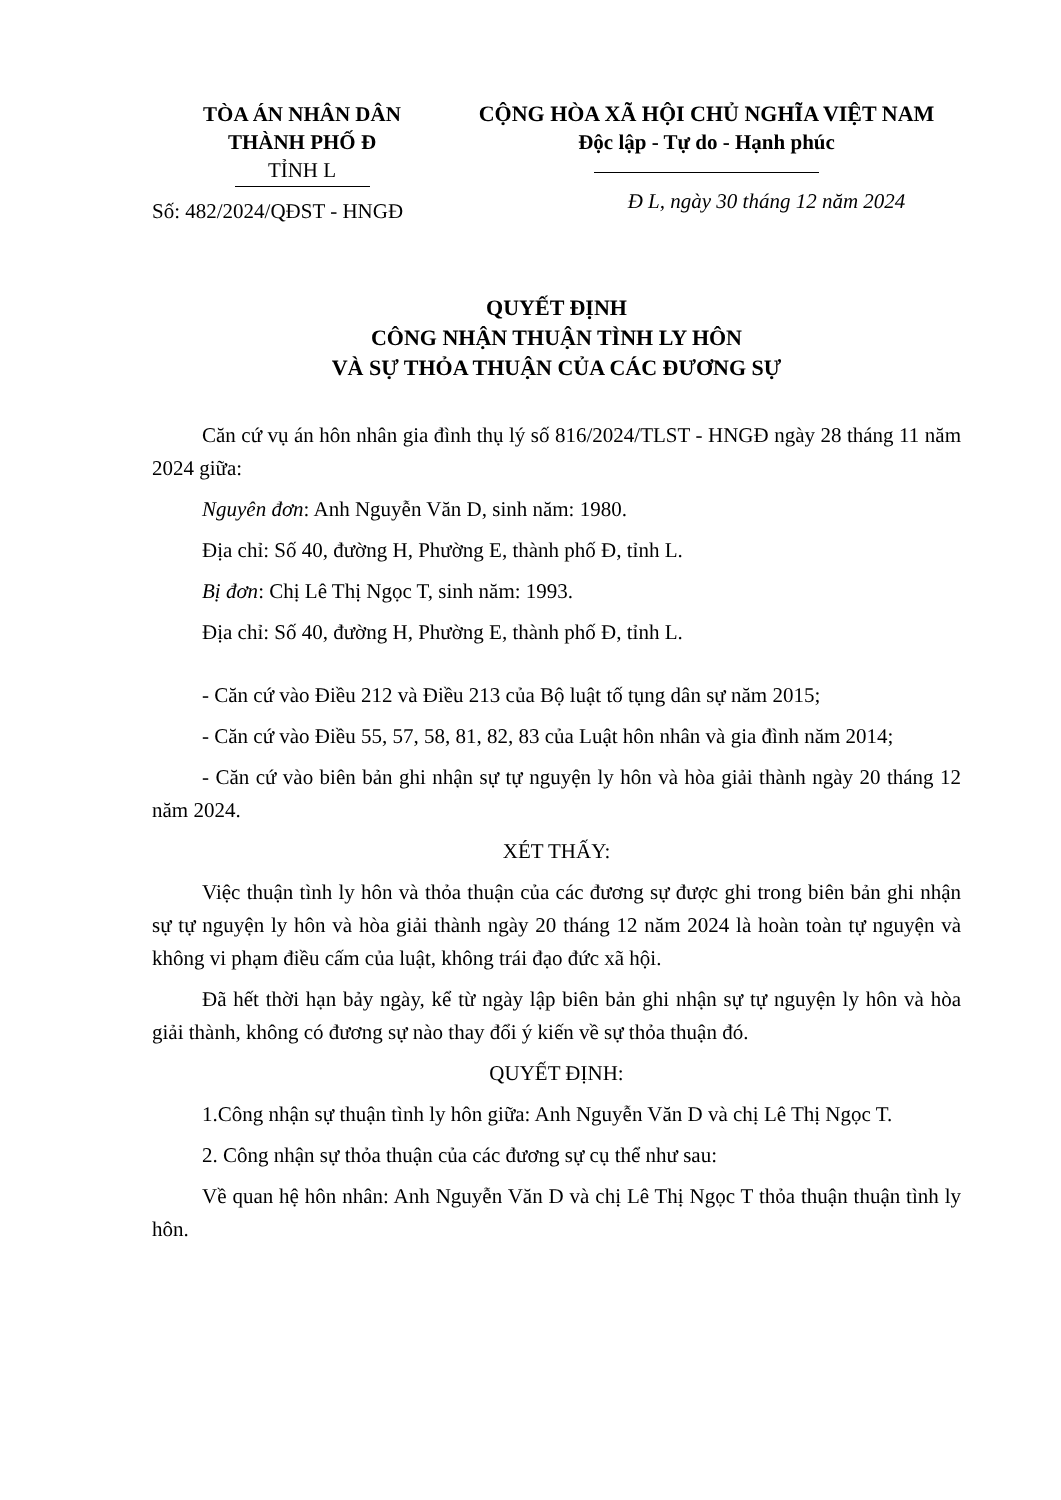TÒA ÁN NHÂN DÂN
THÀNH PHỐ Đ
TỈNH L
Số: 482/2024/QĐST - HNGĐ
CỘNG HÒA XÃ HỘI CHỦ NGHĨA VIỆT NAM
Độc lập - Tự do - Hạnh phúc
Đ L, ngày 30 tháng 12 năm 2024
QUYẾT ĐỊNH
CÔNG NHẬN THUẬN TÌNH LY HÔN
VÀ SỰ THỎA THUẬN CỦA CÁC ĐƯƠNG SỰ
Căn cứ vụ án hôn nhân gia đình thụ lý số 816/2024/TLST - HNGĐ ngày 28 tháng 11 năm 2024 giữa:
Nguyên đơn: Anh Nguyễn Văn D, sinh năm: 1980.
Địa chỉ: Số 40, đường H, Phường E, thành phố Đ, tỉnh L.
Bị đơn: Chị Lê Thị Ngọc T, sinh năm: 1993.
Địa chỉ: Số 40, đường H, Phường E, thành phố Đ, tỉnh L.
- Căn cứ vào Điều 212 và Điều 213 của Bộ luật tố tụng dân sự năm 2015;
- Căn cứ vào Điều 55, 57, 58, 81, 82, 83 của Luật hôn nhân và gia đình năm 2014;
- Căn cứ vào biên bản ghi nhận sự tự nguyện ly hôn và hòa giải thành ngày 20 tháng 12 năm 2024.
XÉT THẤY:
Việc thuận tình ly hôn và thỏa thuận của các đương sự được ghi trong biên bản ghi nhận sự tự nguyện ly hôn và hòa giải thành ngày 20 tháng 12 năm 2024 là hoàn toàn tự nguyện và không vi phạm điều cấm của luật, không trái đạo đức xã hội.
Đã hết thời hạn bảy ngày, kể từ ngày lập biên bản ghi nhận sự tự nguyện ly hôn và hòa giải thành, không có đương sự nào thay đổi ý kiến về sự thỏa thuận đó.
QUYẾT ĐỊNH:
1.Công nhận sự thuận tình ly hôn giữa: Anh Nguyễn Văn D và chị Lê Thị Ngọc T.
2. Công nhận sự thỏa thuận của các đương sự cụ thể như sau:
Về quan hệ hôn nhân: Anh Nguyễn Văn D và chị Lê Thị Ngọc T thỏa thuận thuận tình ly hôn.